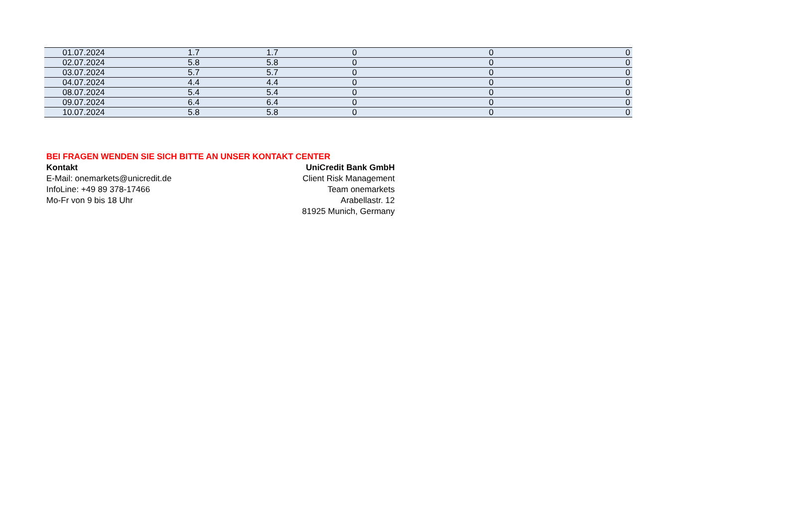| 01.07.2024 | 1.7 | 1.7 | 0 | 0 | 0 |
| 02.07.2024 | 5.8 | 5.8 | 0 | 0 | 0 |
| 03.07.2024 | 5.7 | 5.7 | 0 | 0 | 0 |
| 04.07.2024 | 4.4 | 4.4 | 0 | 0 | 0 |
| 08.07.2024 | 5.4 | 5.4 | 0 | 0 | 0 |
| 09.07.2024 | 6.4 | 6.4 | 0 | 0 | 0 |
| 10.07.2024 | 5.8 | 5.8 | 0 | 0 | 0 |
BEI FRAGEN WENDEN SIE SICH BITTE AN UNSER KONTAKT CENTER
Kontakt
E-Mail: onemarkets@unicredit.de
InfoLine: +49 89 378-17466
Mo-Fr von 9 bis 18 Uhr
UniCredit Bank GmbH
Client Risk Management
Team onemarkets
Arabellastr. 12
81925 Munich, Germany